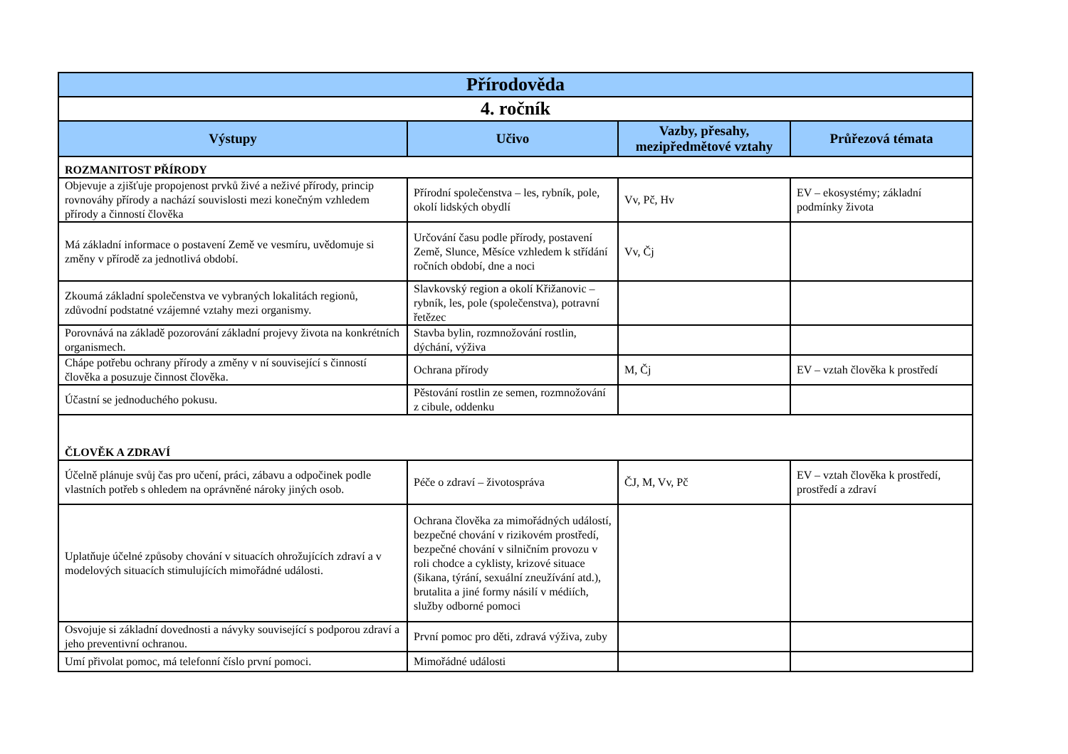| Přírodověda | | | |
| 4. ročník | | | |
| Výstupy | Učivo | Vazby, přesahy, mezipředmětové vztahy | Průřezová témata |
| ROZMANITOST PŘÍRODY | | | |
| Objevuje a zjišťuje propojenost prvků živé a neživé přírody, princip rovnováhy přírody a nachází souvislosti mezi konečným vzhledem přírody a činností člověka | Přírodní společenstva – les, rybník, pole, okolí lidských obydlí | Vv, Pč, Hv | EV – ekosystémy; základní podmínky života |
| Má základní informace o postavení Země ve vesmíru, uvědomuje si změny v přírodě za jednotlivá období. | Určování času podle přírody, postavení Země, Slunce, Měsíce vzhledem k střídání ročních období, dne a noci | Vv, Čj | |
| Zkoumá základní společenstva ve vybraných lokalitách regionů, zdůvodní podstatné vzájemné vztahy mezi organismy. | Slavkovský region a okolí Křižanovic – rybník, les, pole (společenstva), potravní řetězec | | |
| Porovnává na základě pozorování základní projevy života na konkrétních organismech. | Stavba bylin, rozmnožování rostlin, dýchání, výživa | | |
| Chápe potřebu ochrany přírody a změny v ní související s činností člověka a posuzuje činnost člověka. | Ochrana přírody | M, Čj | EV – vztah člověka k prostředí |
| Účastní se jednoduchého pokusu. | Pěstování rostlin ze semen, rozmnožování z cibule, oddenku | | |
| ČLOVĚK A ZDRAVÍ | | | |
| Účelně plánuje svůj čas pro učení, práci, zábavu a odpočinek podle vlastních potřeb s ohledem na oprávněné nároky jiných osob. | Péče o zdraví – životospráva | ČJ, M, Vv, Pč | EV – vztah člověka k prostředí, prostředí a zdraví |
| Uplatňuje účelné způsoby chování v situacích ohrožujících zdraví a v modelových situacích stimulujících mimořádné události. | Ochrana člověka za mimořádných událostí, bezpečné chování v rizikovém prostředí, bezpečné chování v silničním provozu v roli chodce a cyklisty, krizové situace (šikana, týrání, sexuální zneužívání atd.), brutalita a jiné formy násilí v médiích, služby odborné pomoci | | |
| Osvojuje si základní dovednosti a návyky související s podporou zdraví a jeho preventivní ochranou. | První pomoc pro děti, zdravá výživa, zuby | | |
| Umí přivolat pomoc, má telefonní číslo první pomoci. | Mimořádné události | | |